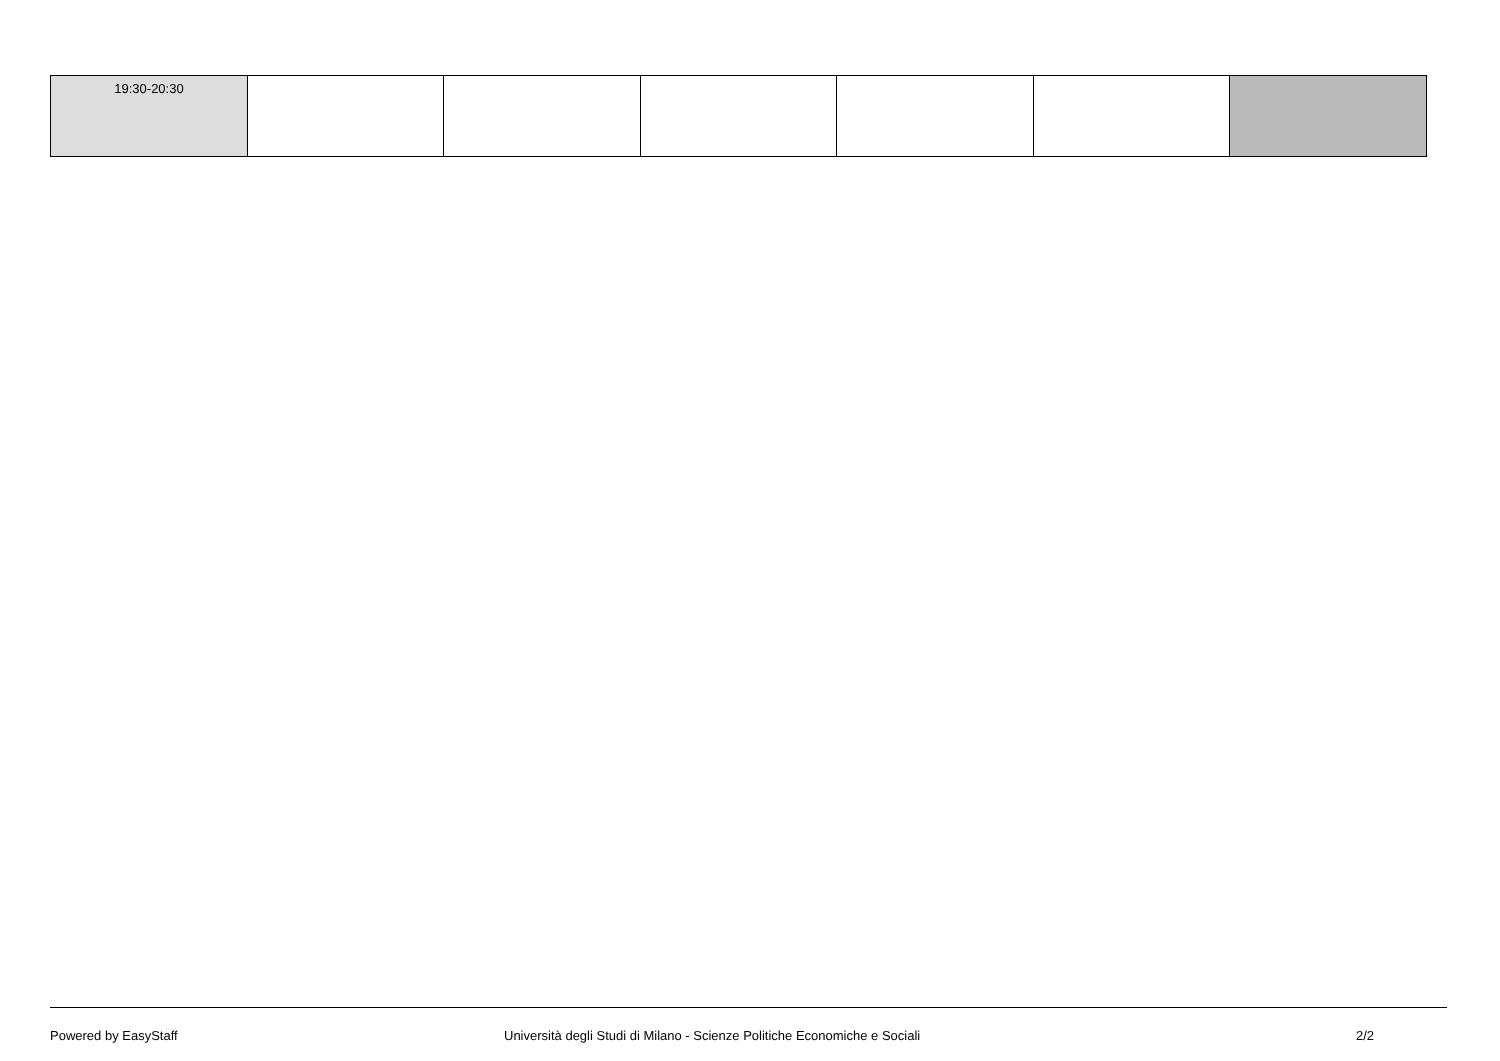| 19:30-20:30 | | | | | | |
Powered by EasyStaff Università degli Studi di Milano - Scienze Politiche Economiche e Sociali 2/2